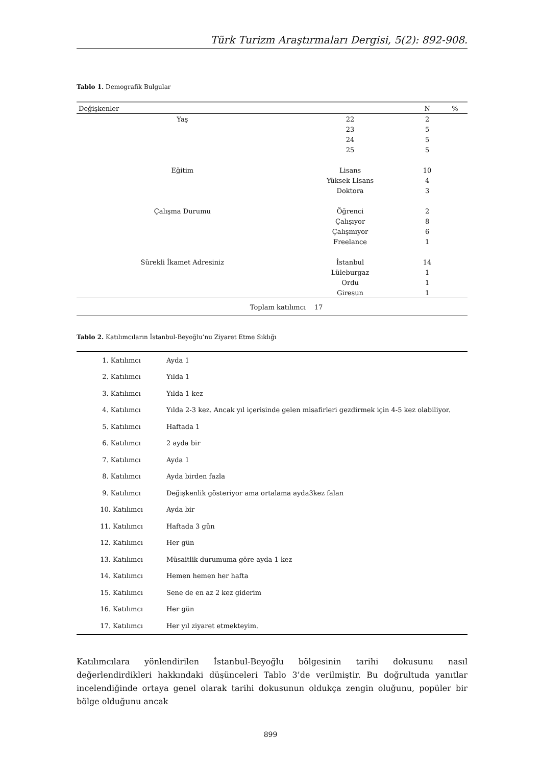Türk Turizm Araştırmaları Dergisi, 5(2): 892-908.
Tablo 1. Demografik Bulgular
| Değişkenler | | N | % |
| --- | --- | --- | --- |
| Yaş | 22 | 2 | |
| | 23 | 5 | |
| | 24 | 5 | |
| | 25 | 5 | |
| Eğitim | Lisans | 10 | |
| | Yüksek Lisans | 4 | |
| | Doktora | 3 | |
| Çalışma Durumu | Öğrenci | 2 | |
| | Çalışıyor | 8 | |
| | Çalışmıyor | 6 | |
| | Freelance | 1 | |
| Sürekli İkamet Adresiniz | İstanbul | 14 | |
| | Lüleburgaz | 1 | |
| | Ordu | 1 | |
| | Giresun | 1 | |
| Toplam katılımcı 17 | | | |
Tablo 2. Katılımcıların İstanbul-Beyoğlu’nu Ziyaret Etme Sıklığı
| 1. Katılımcı | Ayda 1 |
| 2. Katılımcı | Yılda 1 |
| 3. Katılımcı | Yılda 1 kez |
| 4. Katılımcı | Yılda 2-3 kez. Ancak yıl içerisinde gelen misafirleri gezdirmek için 4-5 kez olabiliyor. |
| 5. Katılımcı | Haftada 1 |
| 6. Katılımcı | 2 ayda bir |
| 7. Katılımcı | Ayda 1 |
| 8. Katılımcı | Ayda birden fazla |
| 9. Katılımcı | Değişkenlik gösteriyor ama ortalama ayda3kez falan |
| 10. Katılımcı | Ayda bir |
| 11. Katılımcı | Haftada 3 gün |
| 12. Katılımcı | Her gün |
| 13. Katılımcı | Müsaitlik durumuma göre ayda 1 kez |
| 14. Katılımcı | Hemen hemen her hafta |
| 15. Katılımcı | Sene de en az 2 kez giderim |
| 16. Katılımcı | Her gün |
| 17. Katılımcı | Her yıl ziyaret etmekteyim. |
Katılımcılara yönlendirilen İstanbul-Beyoğlu bölgesinin tarihi dokusunu nasıl değerlendirdikleri hakkındaki düşünceleri Tablo 3’de verilmiştir. Bu doğrultuda yanıtlar incelendiğinde ortaya genel olarak tarihi dokusunun oldukça zengin oluğunu, popüler bir bölge olduğunu ancak
899